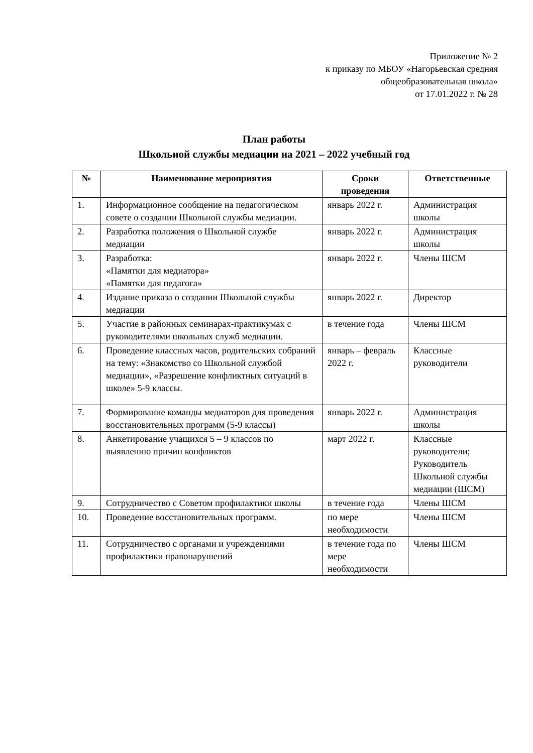Приложение № 2
к приказу по МБОУ «Нагорьевская средняя
общеобразовательная школа»
от 17.01.2022 г. № 28
План работы
Школьной службы медиации на 2021 – 2022 учебный год
| № | Наименование мероприятия | Сроки проведения | Ответственные |
| --- | --- | --- | --- |
| 1. | Информационное сообщение на педагогическом совете о создании Школьной службы медиации. | январь 2022 г. | Администрация школы |
| 2. | Разработка положения о Школьной службе медиации | январь 2022 г. | Администрация школы |
| 3. | Разработка: «Памятки для медиатора» «Памятки для педагога» | январь 2022 г. | Члены ШСМ |
| 4. | Издание приказа о создании Школьной службы медиации | январь 2022 г. | Директор |
| 5. | Участие в районных семинарах-практикумах с руководителями школьных служб медиации. | в течение года | Члены ШСМ |
| 6. | Проведение классных часов, родительских собраний на тему: «Знакомство со Школьной службой медиации», «Разрешение конфликтных ситуаций в школе» 5-9 классы. | январь – февраль 2022 г. | Классные руководители |
| 7. | Формирование команды медиаторов для проведения восстановительных программ (5-9 классы) | январь 2022 г. | Администрация школы |
| 8. | Анкетирование учащихся 5 – 9 классов по выявлению причин конфликтов | март 2022 г. | Классные руководители; Руководитель Школьной службы медиации (ШСМ) |
| 9. | Сотрудничество с Советом профилактики школы | в течение года | Члены ШСМ |
| 10. | Проведение восстановительных программ. | по мере необходимости | Члены ШСМ |
| 11. | Сотрудничество с органами и учреждениями профилактики правонарушений | в течение года по мере необходимости | Члены ШСМ |